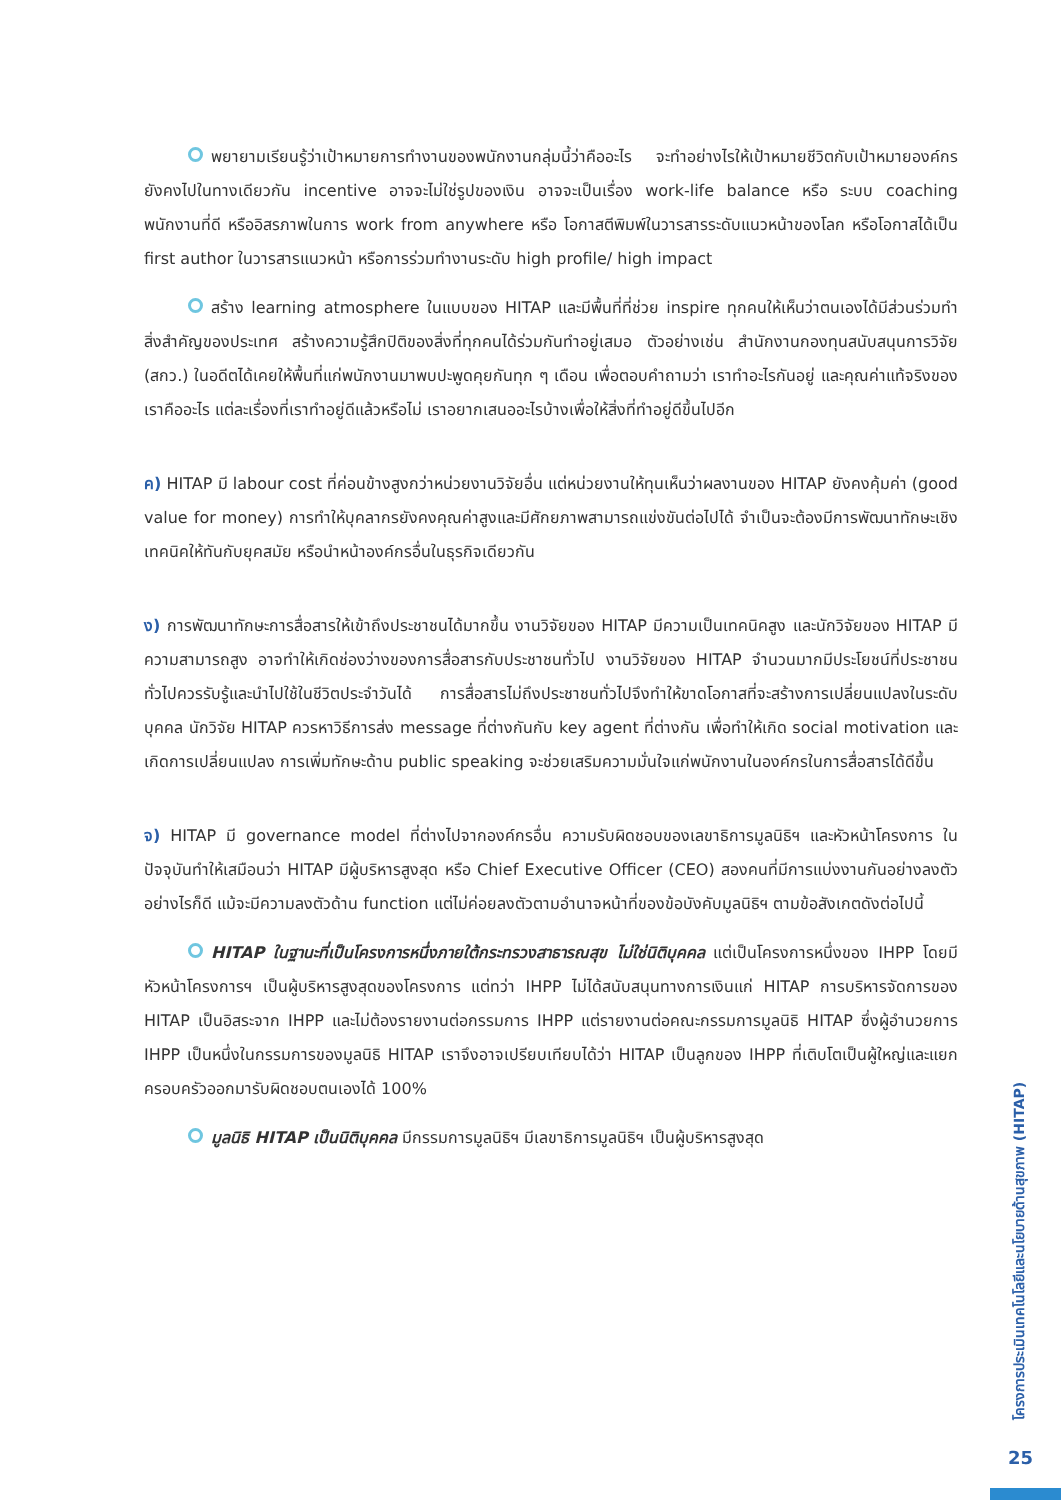พยายามเรียนรู้ว่าเป้าหมายการทำงานของพนักงานกลุ่มนี้ว่าคืออะไร จะทำอย่างไรให้เป้าหมายชีวิตกับเป้าหมายองค์กรยังคงไปในทางเดียวกัน incentive อาจจะไม่ใช่รูปของเงิน อาจจะเป็นเรื่อง work-life balance หรือ ระบบ coaching พนักงานที่ดี หรืออิสรภาพในการ work from anywhere หรือ โอกาสตีพิมพ์ในวารสารระดับแนวหน้าของโลก หรือโอกาสได้เป็น first author ในวารสารแนวหน้า หรือการร่วมทำงานระดับ high profile/ high impact
สร้าง learning atmosphere ในแบบของ HITAP และมีพื้นที่ที่ช่วย inspire ทุกคนให้เห็นว่าตนเองได้มีส่วนร่วมทำสิ่งสำคัญของประเทศ สร้างความรู้สึกปิติของสิ่งที่ทุกคนได้ร่วมกันทำอยู่เสมอ ตัวอย่างเช่น สำนักงานกองทุนสนับสนุนการวิจัย (สกว.) ในอดีตได้เคยให้พื้นที่แก่พนักงานมาพบปะพูดคุยกันทุก ๆ เดือน เพื่อตอบคำถามว่า เราทำอะไรกันอยู่ และคุณค่าแท้จริงของเราคืออะไร แต่ละเรื่องที่เราทำอยู่ดีแล้วหรือไม่ เราอยากเสนออะไรบ้างเพื่อให้สิ่งที่ทำอยู่ดีขึ้นไปอีก
ค) HITAP มี labour cost ที่ค่อนข้างสูงกว่าหน่วยงานวิจัยอื่น แต่หน่วยงานให้ทุนเห็นว่าผลงานของ HITAP ยังคงคุ้มค่า (good value for money) การทำให้บุคลากรยังคงคุณค่าสูงและมีศักยภาพสามารถแข่งขันต่อไปได้ จำเป็นจะต้องมีการพัฒนาทักษะเชิงเทคนิคให้ทันกับยุคสมัย หรือนำหน้าองค์กรอื่นในธุรกิจเดียวกัน
ง) การพัฒนาทักษะการสื่อสารให้เข้าถึงประชาชนได้มากขึ้น งานวิจัยของ HITAP มีความเป็นเทคนิคสูง และนักวิจัยของ HITAP มีความสามารถสูง อาจทำให้เกิดช่องว่างของการสื่อสารกับประชาชนทั่วไป งานวิจัยของ HITAP จำนวนมากมีประโยชน์ที่ประชาชนทั่วไปควรรับรู้และนำไปใช้ในชีวิตประจำวันได้ การสื่อสารไม่ถึงประชาชนทั่วไปจึงทำให้ขาดโอกาสที่จะสร้างการเปลี่ยนแปลงในระดับบุคคล นักวิจัย HITAP ควรหาวิธีการส่ง message ที่ต่างกันกับ key agent ที่ต่างกัน เพื่อทำให้เกิด social motivation และเกิดการเปลี่ยนแปลง การเพิ่มทักษะด้าน public speaking จะช่วยเสริมความมั่นใจแก่พนักงานในองค์กรในการสื่อสารได้ดีขึ้น
จ) HITAP มี governance model ที่ต่างไปจากองค์กรอื่น ความรับผิดชอบของเลขาธิการมูลนิธิฯ และหัวหน้าโครงการ ในปัจจุบันทำให้เสมือนว่า HITAP มีผู้บริหารสูงสุด หรือ Chief Executive Officer (CEO) สองคนที่มีการแบ่งงานกันอย่างลงตัว อย่างไรก็ดี แม้จะมีความลงตัวด้าน function แต่ไม่ค่อยลงตัวตามอำนาจหน้าที่ของข้อบังคับมูลนิธิฯ ตามข้อสังเกตดังต่อไปนี้
HITAP ในฐานะที่เป็นโครงการหนึ่งภายใต้กระทรวงสาธารณสุข ไม่ใช่นิติบุคคล แต่เป็นโครงการหนึ่งของ IHPP โดยมีหัวหน้าโครงการฯ เป็นผู้บริหารสูงสุดของโครงการ แต่ทว่า IHPP ไม่ได้สนับสนุนทางการเงินแก่ HITAP การบริหารจัดการของ HITAP เป็นอิสระจาก IHPP และไม่ต้องรายงานต่อกรรมการ IHPP แต่รายงานต่อคณะกรรมการมูลนิธิ HITAP ซึ่งผู้อำนวยการ IHPP เป็นหนึ่งในกรรมการของมูลนิธิ HITAP เราจึงอาจเปรียบเทียบได้ว่า HITAP เป็นลูกของ IHPP ที่เติบโตเป็นผู้ใหญ่และแยกครอบครัวออกมารับผิดชอบตนเองได้ 100%
มูลนิธิ HITAP เป็นนิติบุคคล มีกรรมการมูลนิธิฯ มีเลขาธิการมูลนิธิฯ เป็นผู้บริหารสูงสุด
โครงการประเมินเทคโนโลยีและนโยบายด้านสุขภาพ (HITAP)
25